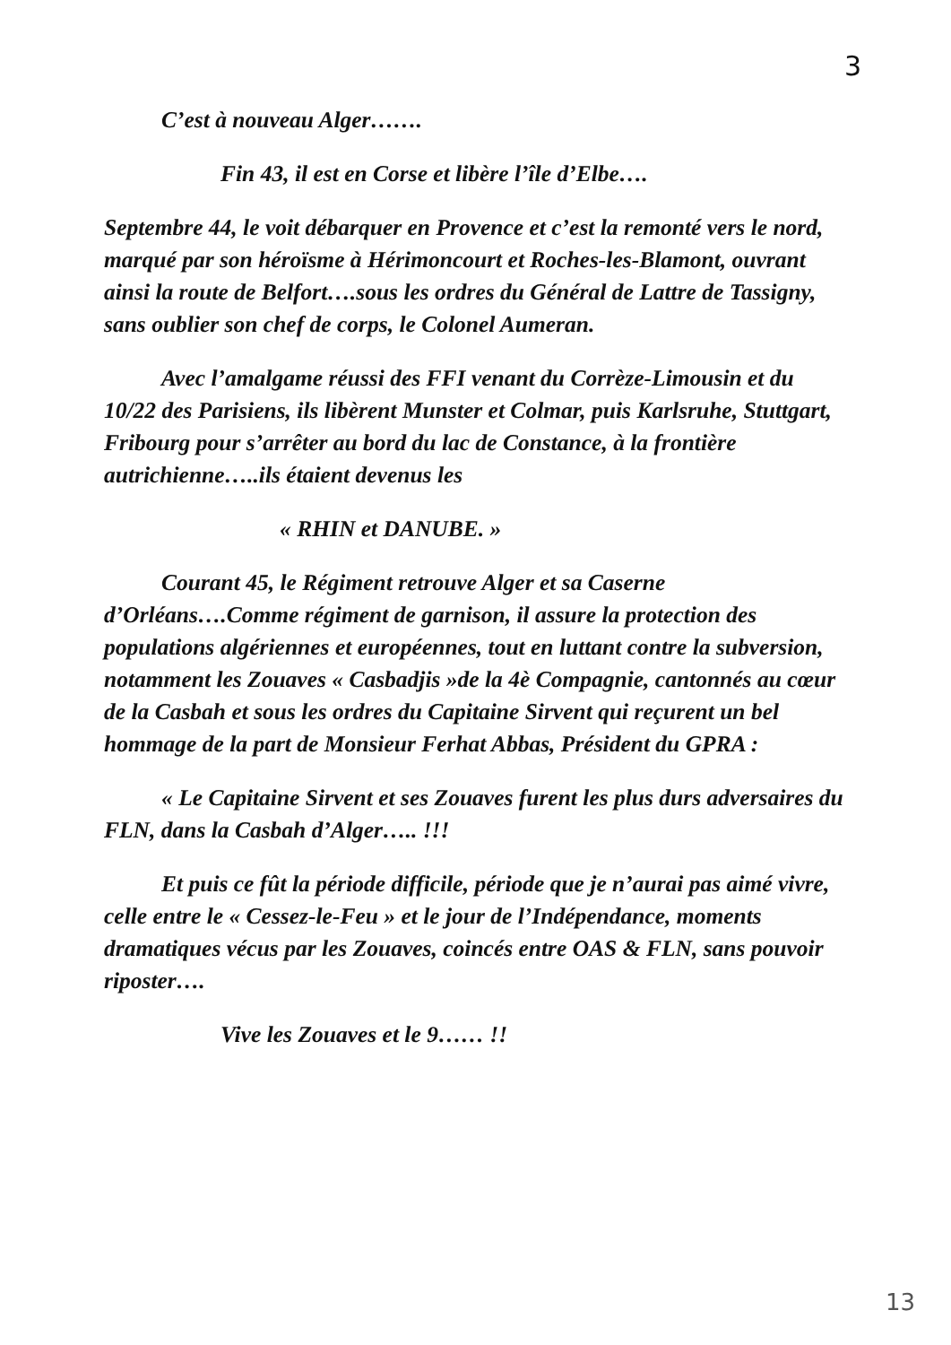3
C’est à nouveau Alger…….
Fin 43, il est en Corse et libère l’île d’Elbe….
Septembre 44, le voit débarquer en Provence et c’est la remonté vers le nord, marqué par son héroïsme à Hérimoncourt et Roches-les-Blamont, ouvrant ainsi la route de Belfort….sous les ordres du Général de Lattre de Tassigny, sans oublier son chef de corps, le Colonel Aumeran.
Avec l’amalgame réussi des FFI venant du Corrèze-Limousin et du 10/22 des Parisiens, ils libèrent Munster et Colmar, puis Karlsruhe, Stuttgart, Fribourg pour s’arrêter au bord du lac de Constance, à la frontière autrichienne…..ils étaient devenus les
« RHIN et DANUBE. »
Courant 45, le Régiment retrouve Alger et sa Caserne d’Orléans….Comme régiment de garnison, il assure la protection des populations algériennes et européennes, tout en luttant contre la subversion, notamment les Zouaves « Casbadjis »de la 4è Compagnie, cantonnés au cœur de la Casbah et sous les ordres du Capitaine Sirvent qui reçurent un bel hommage de la part de Monsieur Ferhat Abbas, Président du GPRA :
« Le Capitaine Sirvent et ses Zouaves furent les plus durs adversaires du FLN, dans la Casbah d’Alger….. !!!
Et puis ce fût la période difficile, période que je n’aurai pas aimé vivre, celle entre le « Cessez-le-Feu » et le jour de l’Indépendance, moments dramatiques vécus par les Zouaves, coincés entre OAS & FLN, sans pouvoir riposter….
Vive les Zouaves et le 9…… !!
13